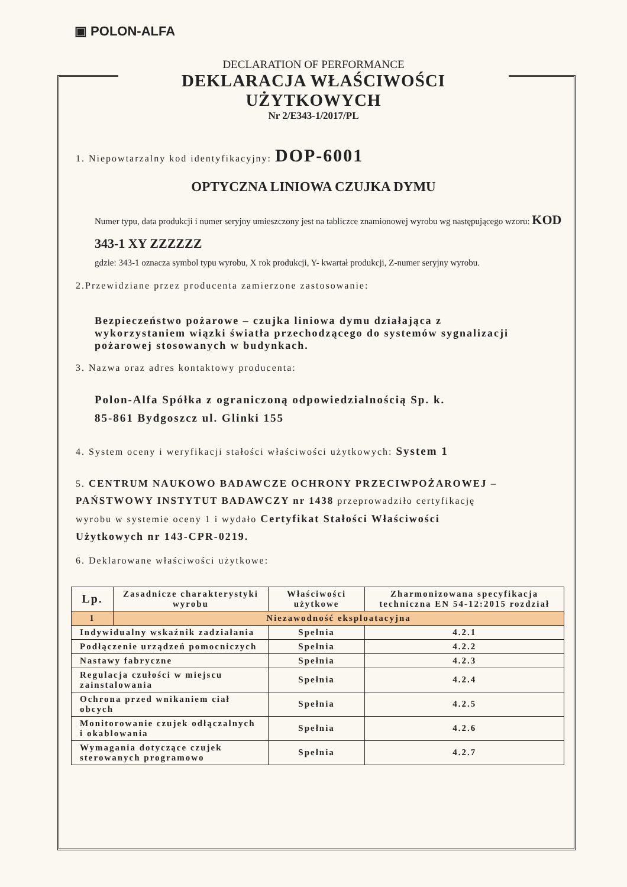▣ POLON-ALFA
DECLARATION OF PERFORMANCE
DEKLARACJA WŁAŚCIWOŚCI UŻYTKOWYCH
Nr 2/E343-1/2017/PL
1. Niepowtarzalny kod identyfikacyjny: DOP-6001
OPTYCZNA LINIOWA CZUJKA DYMU
Numer typu, data produkcji i numer seryjny umieszczony jest na tabliczce znamionowej wyrobu wg następującego wzoru: KOD 343-1 XY ZZZZZZ
gdzie: 343-1 oznacza symbol typu wyrobu, X rok produkcji, Y- kwartał produkcji, Z-numer seryjny wyrobu.
2.Przewidziane przez producenta zamierzone zastosowanie:
Bezpieczeństwo pożarowe – czujka liniowa dymu działająca z wykorzystaniem wiązki światła przechodzącego do systemów sygnalizacji pożarowej stosowanych w budynkach.
3. Nazwa oraz adres kontaktowy producenta:
Polon-Alfa Spółka z ograniczoną odpowiedzialnością Sp. k.
85-861 Bydgoszcz ul. Glinki 155
4. System oceny i weryfikacji stałości właściwości użytkowych: System 1
5. CENTRUM NAUKOWO BADAWCZE OCHRONY PRZECIWPOŻAROWEJ – PAŃSTWOWY INSTYTUT BADAWCZY nr 1438 przeprowadziło certyfikację wyrobu w systemie oceny 1 i wydało Certyfikat Stałości Właściwości Użytkowych nr 143-CPR-0219.
6. Deklarowane właściwości użytkowe:
| Lp. | Zasadnicze charakterystyki wyrobu | Właściwości użytkowe | Zharmonizowana specyfikacja techniczna EN 54-12:2015 rozdział |
| --- | --- | --- | --- |
| 1 | Niezawodność eksploatacyjna | | |
| Indywidualny wskaźnik zadziałania | | Spełnia | 4.2.1 |
| Podłączenie urządzeń pomocniczych | | Spełnia | 4.2.2 |
| Nastawy fabryczne | | Spełnia | 4.2.3 |
| Regulacja czułości w miejscu zainstalowania | | Spełnia | 4.2.4 |
| Ochrona przed wnikaniem ciał obcych | | Spełnia | 4.2.5 |
| Monitorowanie czujek odłączalnych i okablowania | | Spełnia | 4.2.6 |
| Wymagania dotyczące czujek sterowanych programowo | | Spełnia | 4.2.7 |